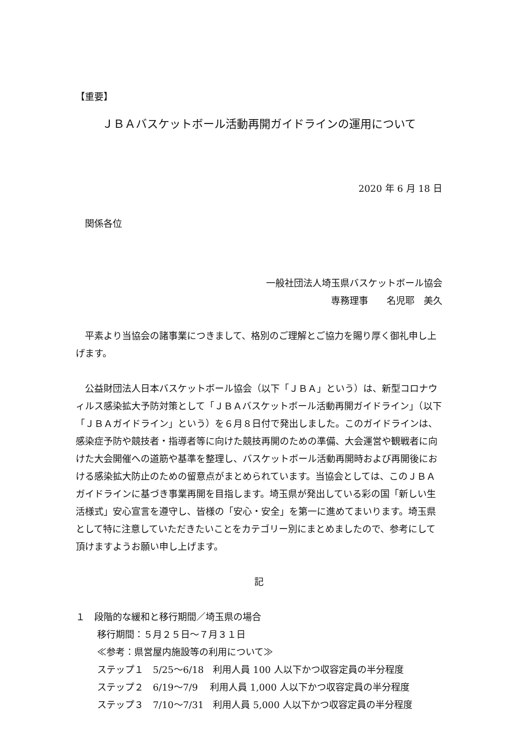【重要】
ＪＢＡバスケットボール活動再開ガイドラインの運用について
2020 年 6 月 18 日
　関係各位
一般社団法人埼玉県バスケットボール協会
専務理事　　名児耶　美久　
　平素より当協会の諸事業につきまして、格別のご理解とご協力を賜り厚く御礼申し上げます。
　公益財団法人日本バスケットボール協会（以下「ＪＢＡ」という）は、新型コロナウィルス感染拡大予防対策として「ＪＢＡバスケットボール活動再開ガイドライン」（以下「ＪＢＡガイドライン」という）を６月８日付で発出しました。このガイドラインは、感染症予防や競技者・指導者等に向けた競技再開のための準備、大会運営や観戦者に向けた大会開催への道筋や基準を整理し、バスケットボール活動再開時および再開後における感染拡大防止のための留意点がまとめられています。当協会としては、このＪＢＡガイドラインに基づき事業再開を目指します。埼玉県が発出している彩の国「新しい生活様式」安心宣言を遵守し、皆様の「安心・安全」を第一に進めてまいります。埼玉県として特に注意していただきたいことをカテゴリー別にまとめましたので、参考にして頂けますようお願い申し上げます。
記
１　段階的な緩和と移行期間／埼玉県の場合
移行期間：５月２５日～７月３１日
≪参考：県営屋内施設等の利用について≫
ステップ１　5/25～6/18　利用人員 100 人以下かつ収容定員の半分程度
ステップ２　6/19～7/9　 利用人員 1,000 人以下かつ収容定員の半分程度
ステップ３　7/10～7/31　利用人員 5,000 人以下かつ収容定員の半分程度